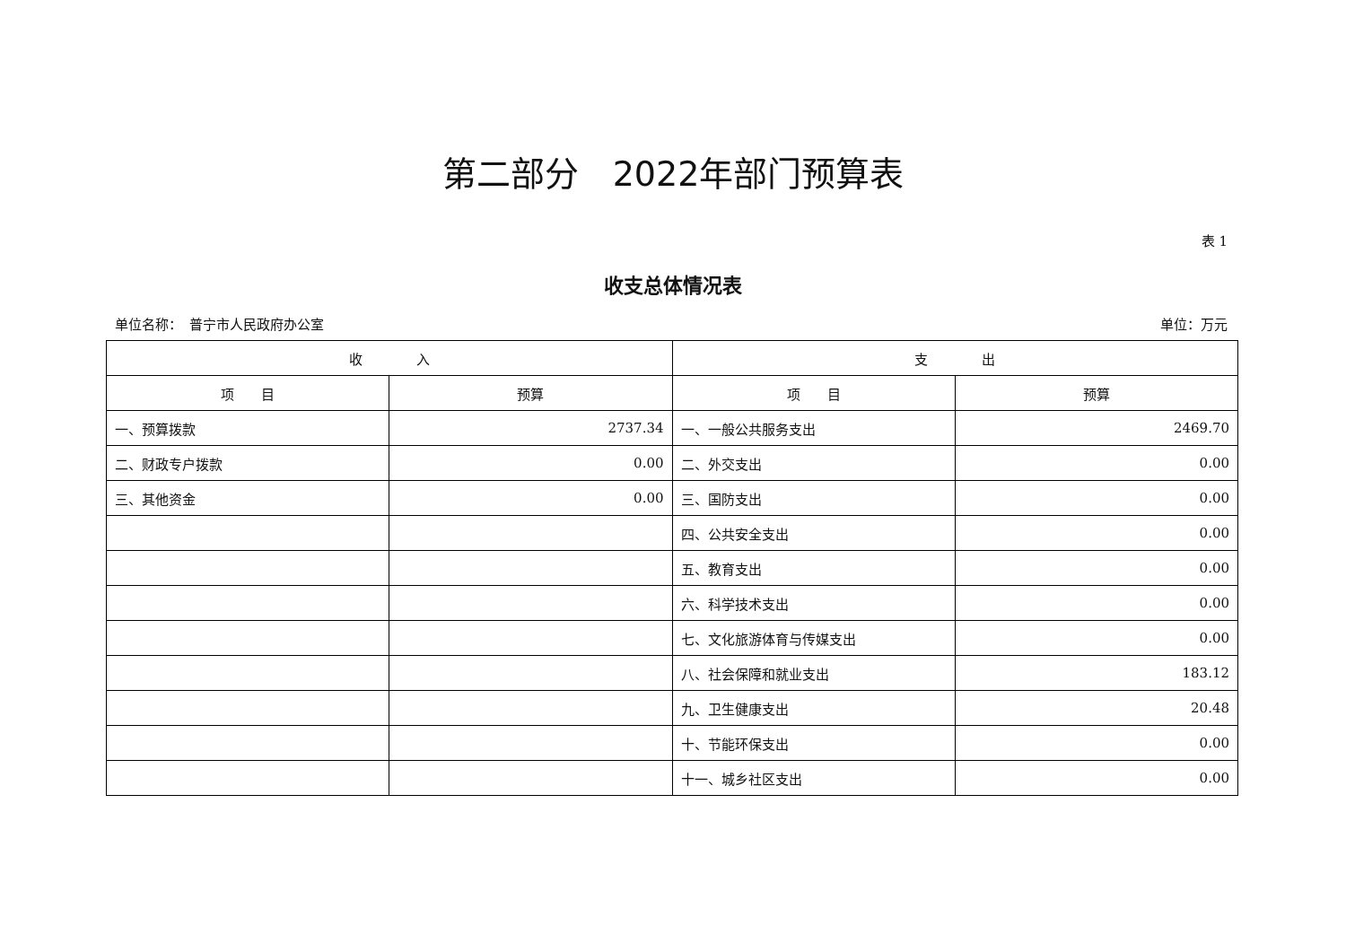第二部分　2022年部门预算表
表 1
收支总体情况表
单位名称：　普宁市人民政府办公室 单位：万元
| 收 入 | | 支 出 | |
| --- | --- | --- | --- |
| 项 目 | 预算 | 项 目 | 预算 |
| 一、预算拨款 | 2737.34 | 一、一般公共服务支出 | 2469.70 |
| 二、财政专户拨款 | 0.00 | 二、外交支出 | 0.00 |
| 三、其他资金 | 0.00 | 三、国防支出 | 0.00 |
| | | 四、公共安全支出 | 0.00 |
| | | 五、教育支出 | 0.00 |
| | | 六、科学技术支出 | 0.00 |
| | | 七、文化旅游体育与传媒支出 | 0.00 |
| | | 八、社会保障和就业支出 | 183.12 |
| | | 九、卫生健康支出 | 20.48 |
| | | 十、节能环保支出 | 0.00 |
| | | 十一、城乡社区支出 | 0.00 |